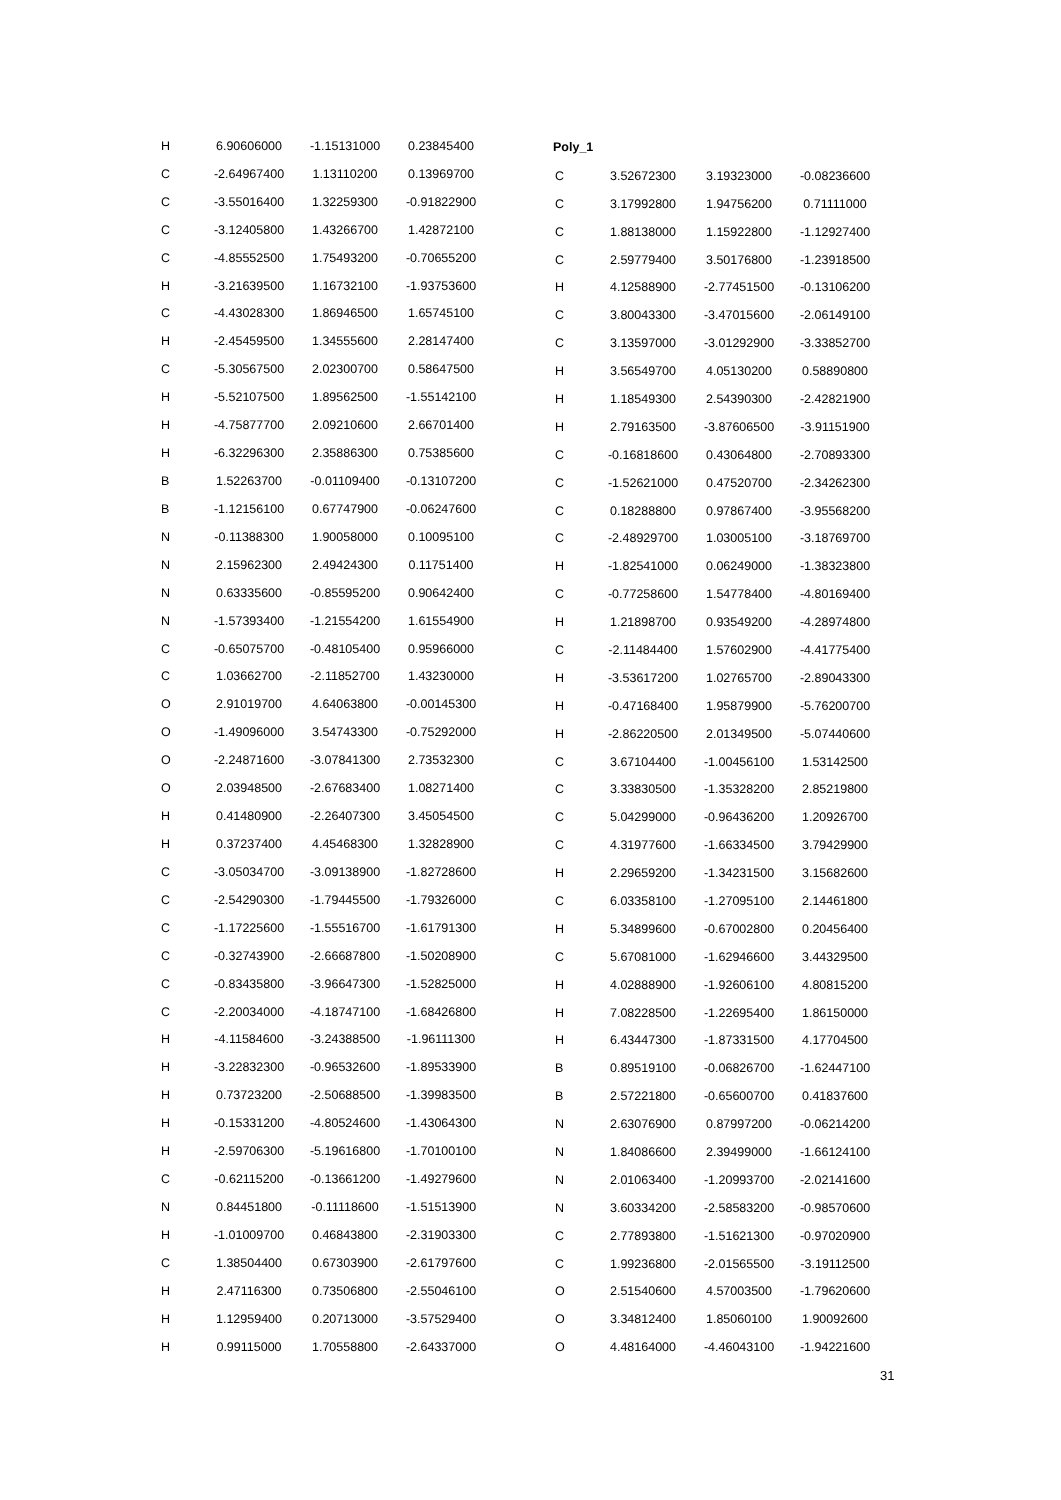| H | 6.90606000 | -1.15131000 | 0.23845400 |
| C | -2.64967400 | 1.13110200 | 0.13969700 |
| C | -3.55016400 | 1.32259300 | -0.91822900 |
| C | -3.12405800 | 1.43266700 | 1.42872100 |
| C | -4.85552500 | 1.75493200 | -0.70655200 |
| H | -3.21639500 | 1.16732100 | -1.93753600 |
| C | -4.43028300 | 1.86946500 | 1.65745100 |
| H | -2.45459500 | 1.34555600 | 2.28147400 |
| C | -5.30567500 | 2.02300700 | 0.58647500 |
| H | -5.52107500 | 1.89562500 | -1.55142100 |
| H | -4.75877700 | 2.09210600 | 2.66701400 |
| H | -6.32296300 | 2.35886300 | 0.75385600 |
| B | 1.52263700 | -0.01109400 | -0.13107200 |
| B | -1.12156100 | 0.67747900 | -0.06247600 |
| N | -0.11388300 | 1.90058000 | 0.10095100 |
| N | 2.15962300 | 2.49424300 | 0.11751400 |
| N | 0.63335600 | -0.85595200 | 0.90642400 |
| N | -1.57393400 | -1.21554200 | 1.61554900 |
| C | -0.65075700 | -0.48105400 | 0.95966000 |
| C | 1.03662700 | -2.11852700 | 1.43230000 |
| O | 2.91019700 | 4.64063800 | -0.00145300 |
| O | -1.49096000 | 3.54743300 | -0.75292000 |
| O | -2.24871600 | -3.07841300 | 2.73532300 |
| O | 2.03948500 | -2.67683400 | 1.08271400 |
| H | 0.41480900 | -2.26407300 | 3.45054500 |
| H | 0.37237400 | 4.45468300 | 1.32828900 |
| C | -3.05034700 | -3.09138900 | -1.82728600 |
| C | -2.54290300 | -1.79445500 | -1.79326000 |
| C | -1.17225600 | -1.55516700 | -1.61791300 |
| C | -0.32743900 | -2.66687800 | -1.50208900 |
| C | -0.83435800 | -3.96647300 | -1.52825000 |
| C | -2.20034000 | -4.18747100 | -1.68426800 |
| H | -4.11584600 | -3.24388500 | -1.96111300 |
| H | -3.22832300 | -0.96532600 | -1.89533900 |
| H | 0.73723200 | -2.50688500 | -1.39983500 |
| H | -0.15331200 | -4.80524600 | -1.43064300 |
| H | -2.59706300 | -5.19616800 | -1.70100100 |
| C | -0.62115200 | -0.13661200 | -1.49279600 |
| N | 0.84451800 | -0.11118600 | -1.51513900 |
| H | -1.01009700 | 0.46843800 | -2.31903300 |
| C | 1.38504400 | 0.67303900 | -2.61797600 |
| H | 2.47116300 | 0.73506800 | -2.55046100 |
| H | 1.12959400 | 0.20713000 | -3.57529400 |
| H | 0.99115000 | 1.70558800 | -2.64337000 |
| Poly_1 | | | |
| --- | --- | --- | --- |
| C | 3.52672300 | 3.19323000 | -0.08236600 |
| C | 3.17992800 | 1.94756200 | 0.71111000 |
| C | 1.88138000 | 1.15922800 | -1.12927400 |
| C | 2.59779400 | 3.50176800 | -1.23918500 |
| H | 4.12588900 | -2.77451500 | -0.13106200 |
| C | 3.80043300 | -3.47015600 | -2.06149100 |
| C | 3.13597000 | -3.01292900 | -3.33852700 |
| H | 3.56549700 | 4.05130200 | 0.58890800 |
| H | 1.18549300 | 2.54390300 | -2.42821900 |
| H | 2.79163500 | -3.87606500 | -3.91151900 |
| C | -0.16818600 | 0.43064800 | -2.70893300 |
| C | -1.52621000 | 0.47520700 | -2.34262300 |
| C | 0.18288800 | 0.97867400 | -3.95568200 |
| C | -2.48929700 | 1.03005100 | -3.18769700 |
| H | -1.82541000 | 0.06249000 | -1.38323800 |
| C | -0.77258600 | 1.54778400 | -4.80169400 |
| H | 1.21898700 | 0.93549200 | -4.28974800 |
| C | -2.11484400 | 1.57602900 | -4.41775400 |
| H | -3.53617200 | 1.02765700 | -2.89043300 |
| H | -0.47168400 | 1.95879900 | -5.76200700 |
| H | -2.86220500 | 2.01349500 | -5.07440600 |
| C | 3.67104400 | -1.00456100 | 1.53142500 |
| C | 3.33830500 | -1.35328200 | 2.85219800 |
| C | 5.04299000 | -0.96436200 | 1.20926700 |
| C | 4.31977600 | -1.66334500 | 3.79429900 |
| H | 2.29659200 | -1.34231500 | 3.15682600 |
| C | 6.03358100 | -1.27095100 | 2.14461800 |
| H | 5.34899600 | -0.67002800 | 0.20456400 |
| C | 5.67081000 | -1.62946600 | 3.44329500 |
| H | 4.02888900 | -1.92606100 | 4.80815200 |
| H | 7.08228500 | -1.22695400 | 1.86150000 |
| H | 6.43447300 | -1.87331500 | 4.17704500 |
| B | 0.89519100 | -0.06826700 | -1.62447100 |
| B | 2.57221800 | -0.65600700 | 0.41837600 |
| N | 2.63076900 | 0.87997200 | -0.06214200 |
| N | 1.84086600 | 2.39499000 | -1.66124100 |
| N | 2.01063400 | -1.20993700 | -2.02141600 |
| N | 3.60334200 | -2.58583200 | -0.98570600 |
| C | 2.77893800 | -1.51621300 | -0.97020900 |
| C | 1.99236800 | -2.01565500 | -3.19112500 |
| O | 2.51540600 | 4.57003500 | -1.79620600 |
| O | 3.34812400 | 1.85060100 | 1.90092600 |
| O | 4.48164000 | -4.46043100 | -1.94221600 |
31